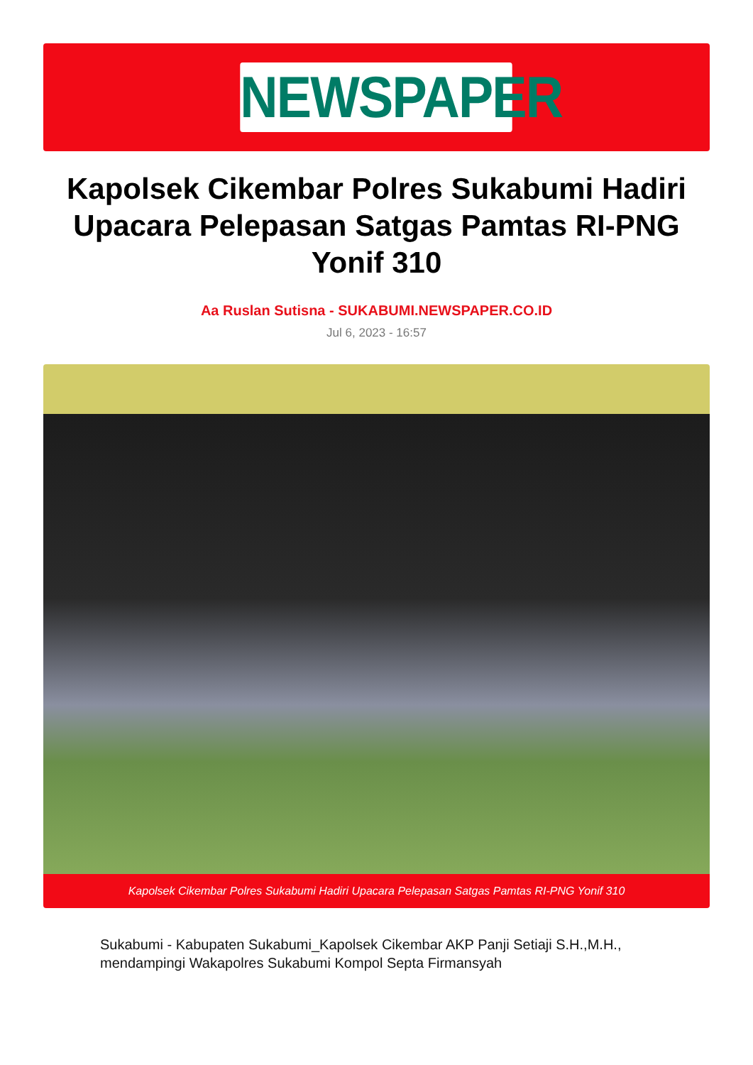NEWSPAPER
Kapolsek Cikembar Polres Sukabumi Hadiri Upacara Pelepasan Satgas Pamtas RI-PNG Yonif 310
Aa Ruslan Sutisna - SUKABUMI.NEWSPAPER.CO.ID
Jul 6, 2023 - 16:57
Kapolsek Cikembar Polres Sukabumi Hadiri Upacara Pelepasan Satgas Pamtas RI-PNG Yonif 310
Sukabumi - Kabupaten Sukabumi_Kapolsek Cikembar AKP Panji Setiaji S.H.,M.H., mendampingi Wakapolres Sukabumi Kompol Septa Firmansyah